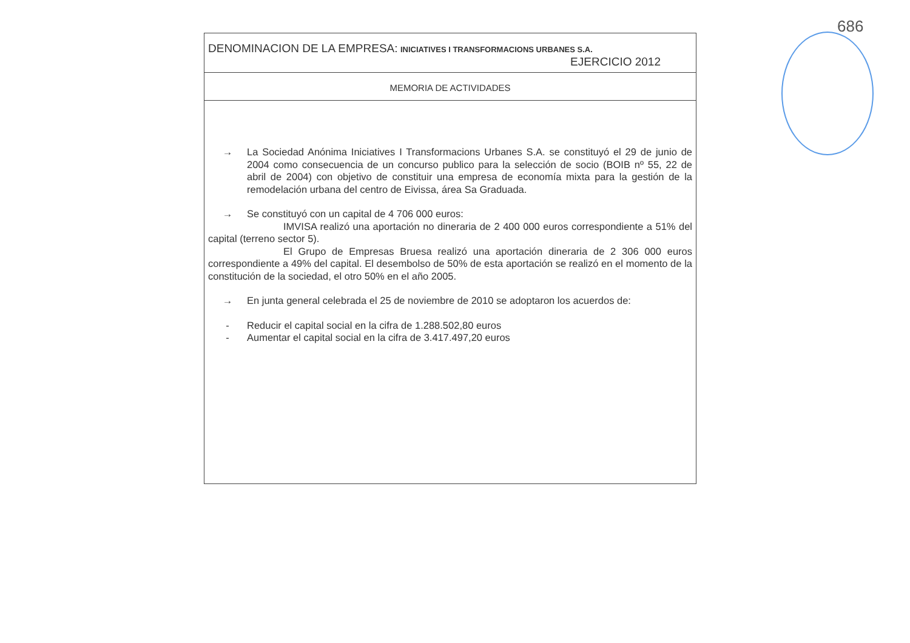686
DENOMINACION DE LA EMPRESA: INICIATIVES I TRANSFORMACIONS URBANES S.A.
EJERCICIO 2012
MEMORIA DE ACTIVIDADES
→ La Sociedad Anónima Iniciatives I Transformacions Urbanes S.A. se constituyó el 29 de junio de 2004 como consecuencia de un concurso publico para la selección de socio (BOIB nº 55, 22 de abril de 2004) con objetivo de constituir una empresa de economía mixta para la gestión de la remodelación urbana del centro de Eivissa, área Sa Graduada.
→ Se constituyó con un capital de 4 706 000 euros:
IMVISA realizó una aportación no dineraria de 2 400 000 euros correspondiente a 51% del capital (terreno sector 5).
El Grupo de Empresas Bruesa realizó una aportación dineraria de 2 306 000 euros correspondiente a 49% del capital. El desembolso de 50% de esta aportación se realizó en el momento de la constitución de la sociedad, el otro 50% en el año 2005.
→ En junta general celebrada el 25 de noviembre de 2010 se adoptaron los acuerdos de:
- Reducir el capital social en la cifra de 1.288.502,80 euros
- Aumentar el capital social en la cifra de 3.417.497,20 euros